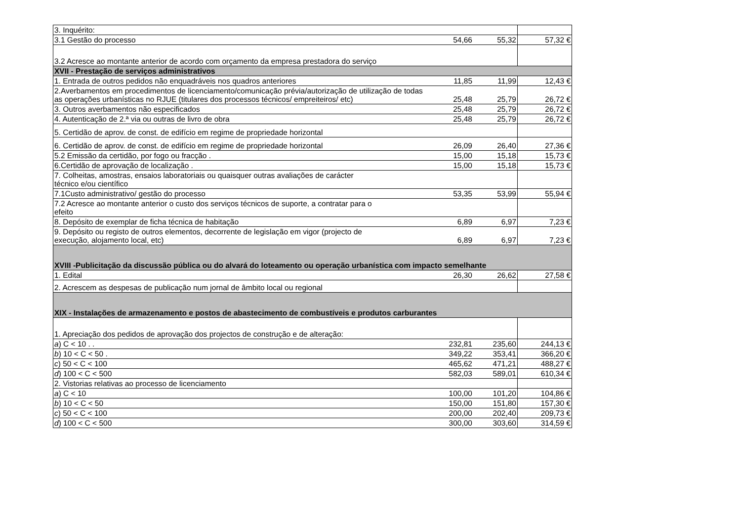| 3. Inquérito: | | | |
| 3.1 Gestão do processo | 54,66 | 55,32 | 57,32 € |
| 3.2 Acresce ao montante anterior de acordo com orçamento da empresa prestadora do serviço | | | |
| XVII - Prestação de serviços administrativos | | | |
| 1. Entrada de outros pedidos não enquadráveis nos quadros anteriores | 11,85 | 11,99 | 12,43 € |
| 2.Averbamentos em procedimentos de licenciamento/comunicação prévia/autorização de utilização de todas as operações urbanísticas no RJUE (titulares dos processos técnicos/ empreiteiros/ etc) | 25,48 | 25,79 | 26,72 € |
| 3. Outros averbamentos não especificados | 25,48 | 25,79 | 26,72 € |
| 4. Autenticação de 2.ª via ou outras de livro de obra | 25,48 | 25,79 | 26,72 € |
| 5. Certidão de aprov. de const. de edifício em regime de propriedade horizontal | | | |
| 6. Certidão de aprov. de const. de edifício em regime de propriedade horizontal | 26,09 | 26,40 | 27,36 € |
| 5.2 Emissão da certidão, por fogo ou fracção . | 15,00 | 15,18 | 15,73 € |
| 6.Certidão de aprovação de localização . | 15,00 | 15,18 | 15,73 € |
| 7. Colheitas, amostras, ensaios laboratoriais ou quaisquer outras avaliações de carácter técnico e/ou científico | | | |
| 7.1Custo administrativo/ gestão do processo | 53,35 | 53,99 | 55,94 € |
| 7.2 Acresce ao montante anterior o custo dos serviços técnicos de suporte, a contratar para o efeito | | | |
| 8. Depósito de exemplar de ficha técnica de habitação | 6,89 | 6,97 | 7,23 € |
| 9. Depósito ou registo de outros elementos, decorrente de legislação em vigor (projecto de execução, alojamento local, etc) | 6,89 | 6,97 | 7,23 € |
| XVIII -Publicitação da discussão pública ou do alvará do loteamento ou operação urbanística com impacto semelhante | | | |
| 1. Edital | 26,30 | 26,62 | 27,58 € |
| 2. Acrescem as despesas de publicação num jornal de âmbito local ou regional | | | |
| XIX - Instalações de armazenamento e postos de abastecimento de combustíveis e produtos carburantes | | | |
| 1. Apreciação dos pedidos de aprovação dos projectos de construção e de alteração: | | | |
| a ) C < 10 . . | 232,81 | 235,60 | 244,13 € |
| b ) 10 < C < 50 . | 349,22 | 353,41 | 366,20 € |
| c ) 50 < C < 100 | 465,62 | 471,21 | 488,27 € |
| d ) 100 < C < 500 | 582,03 | 589,01 | 610,34 € |
| 2. Vistorias relativas ao processo de licenciamento | | | |
| a ) C < 10 | 100,00 | 101,20 | 104,86 € |
| b ) 10 < C < 50 | 150,00 | 151,80 | 157,30 € |
| c ) 50 < C < 100 | 200,00 | 202,40 | 209,73 € |
| d ) 100 < C < 500 | 300,00 | 303,60 | 314,59 € |